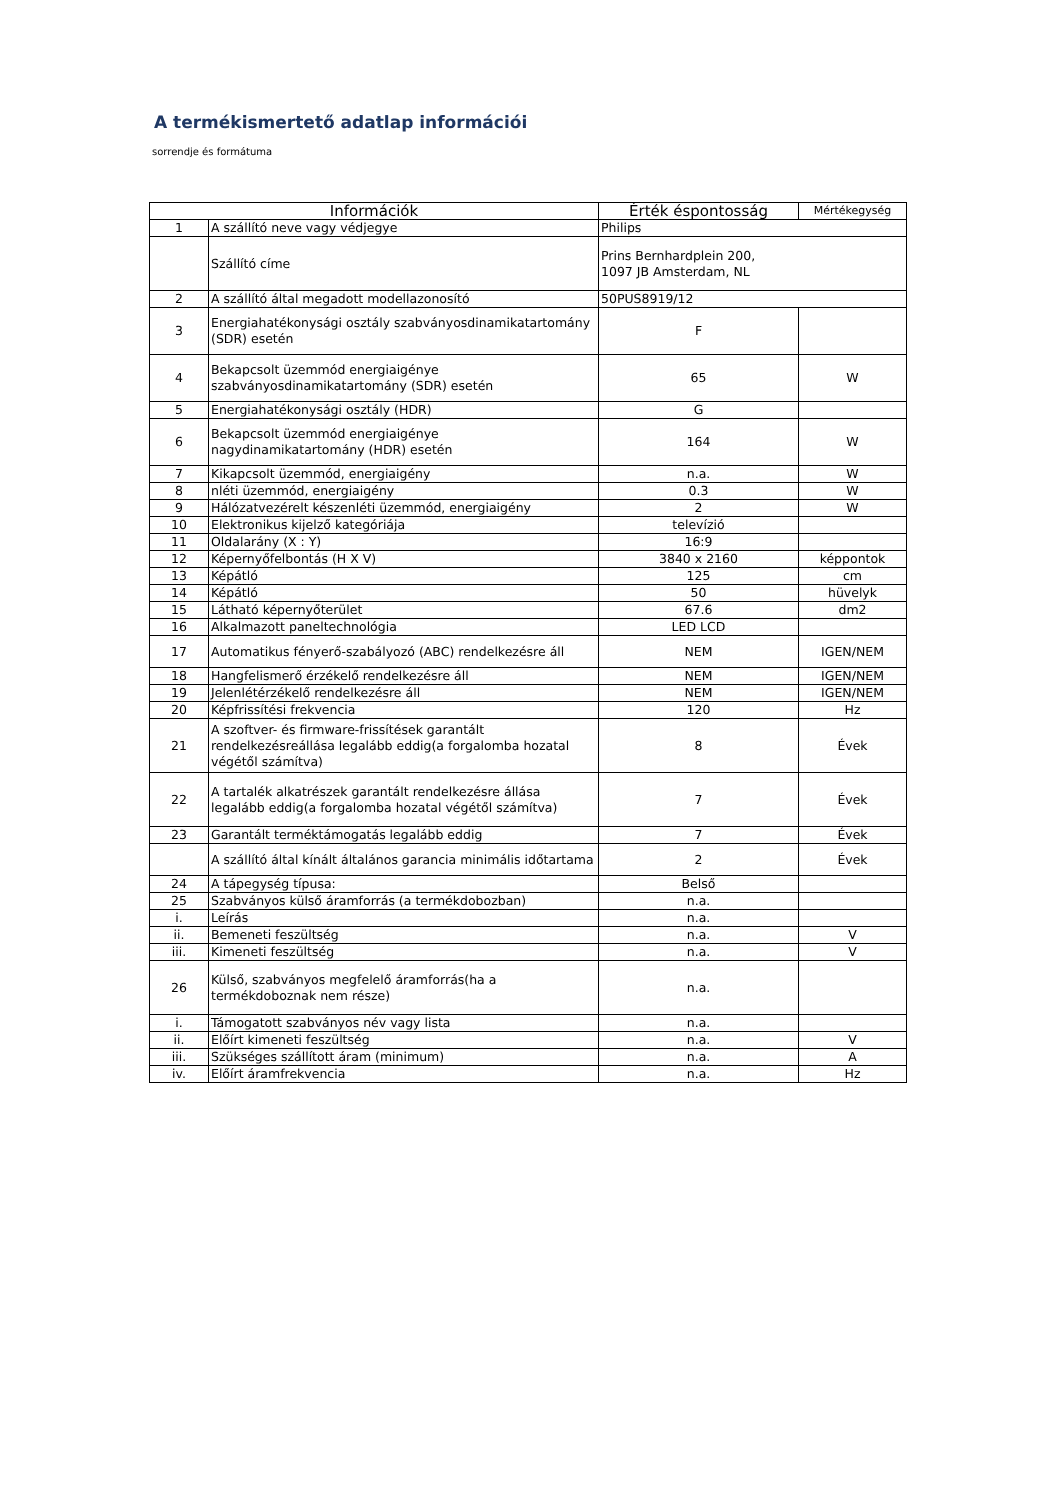A termékismertető adatlap információi
sorrendje és formátuma
| Információk | | Érték éspontosság | Mértékegység |
| --- | --- | --- | --- |
| 1 | A szállító neve vagy védjegye | Philips | |
| | Szállító címe | Prins Bernhardplein 200, 1097 JB Amsterdam, NL | |
| 2 | A szállító által megadott modellazonosító | 50PUS8919/12 | |
| 3 | Energiahatékonysági osztály szabványosdinamikatartomány (SDR) esetén | F | |
| 4 | Bekapcsolt üzemmód energiaigénye szabványosdinamikatartomány (SDR) esetén | 65 | W |
| 5 | Energiahatékonysági osztály (HDR) | G | |
| 6 | Bekapcsolt üzemmód energiaigénye nagydinamikatartomány (HDR) esetén | 164 | W |
| 7 | Kikapcsolt üzemmód, energiaigény | n.a. | W |
| 8 | nléti üzemmód, energiaigény | 0.3 | W |
| 9 | Hálózatvezérelt készenléti üzemmód, energiaigény | 2 | W |
| 10 | Elektronikus kijelző kategóriája | televízió | |
| 11 | Oldalarány (X : Y) | 16:9 | |
| 12 | Képernyőfelbontás (H X V) | 3840 x 2160 | képpontok |
| 13 | Képátló | 125 | cm |
| 14 | Képátló | 50 | hüvelyk |
| 15 | Látható képernyőterület | 67.6 | dm2 |
| 16 | Alkalmazott paneltechnológia | LED LCD | |
| 17 | Automatikus fényerő-szabályozó (ABC) rendelkezésre áll | NEM | IGEN/NEM |
| 18 | Hangfelismerő érzékelő rendelkezésre áll | NEM | IGEN/NEM |
| 19 | Jelenlétérzékelő rendelkezésre áll | NEM | IGEN/NEM |
| 20 | Képfrissítési frekvencia | 120 | Hz |
| 21 | A szoftver- és firmware-frissítések garantált rendelkezésreállása legalább eddig(a forgalomba hozatal végétől számítva) | 8 | Évek |
| 22 | A tartalék alkatrészek garantált rendelkezésre állása legalább eddig(a forgalomba hozatal végétől számítva) | 7 | Évek |
| 23 | Garantált terméktámogatás legalább eddig | 7 | Évek |
| | A szállító által kínált általános garancia minimális időtartama | 2 | Évek |
| 24 | A tápegység típusa: | Belső | |
| 25 | Szabványos külső áramforrás (a termékdobozban) | n.a. | |
| i. | Leírás | n.a. | |
| ii. | Bemeneti feszültség | n.a. | V |
| iii. | Kimeneti feszültség | n.a. | V |
| 26 | Külső, szabványos megfelelő áramforrás(ha a termékdoboznak nem része) | n.a. | |
| i. | Támogatott szabványos név vagy lista | n.a. | |
| ii. | Előírt kimeneti feszültség | n.a. | V |
| iii. | Szükséges szállított áram (minimum) | n.a. | A |
| iv. | Előírt áramfrekvencia | n.a. | Hz |